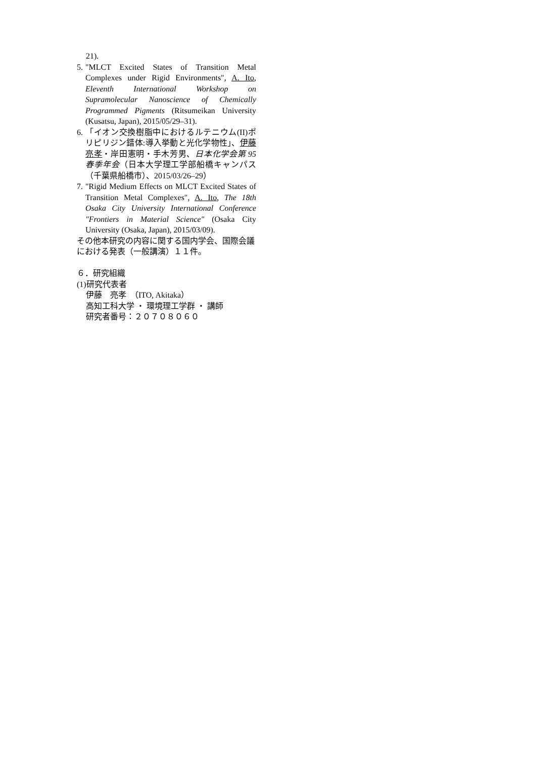21).
5. "MLCT Excited States of Transition Metal Complexes under Rigid Environments", A. Ito, Eleventh International Workshop on Supramolecular Nanoscience of Chemically Programmed Pigments (Ritsumeikan University (Kusatsu, Japan), 2015/05/29–31).
6. 「イオン交換樹脂中におけるルテニウム(II)ポリピリジン錯体:導入挙動と光化学物性」、伊藤亮孝・岸田憲明・手木芳男、日本化学会第 95 春季年会（日本大学理工学部船橋キャンパス（千葉県船橋市）、2015/03/26–29）
7. "Rigid Medium Effects on MLCT Excited States of Transition Metal Complexes", A. Ito, The 18th Osaka City University International Conference "Frontiers in Material Science" (Osaka City University (Osaka, Japan), 2015/03/09).
その他本研究の内容に関する国内学会、国際会議における発表（一般講演）１１件。
６．研究組織
(1)研究代表者
伊藤　亮孝　（ITO, Akitaka）
高知工科大学 ・ 環境理工学群 ・ 講師
研究者番号：２０７０８０６０